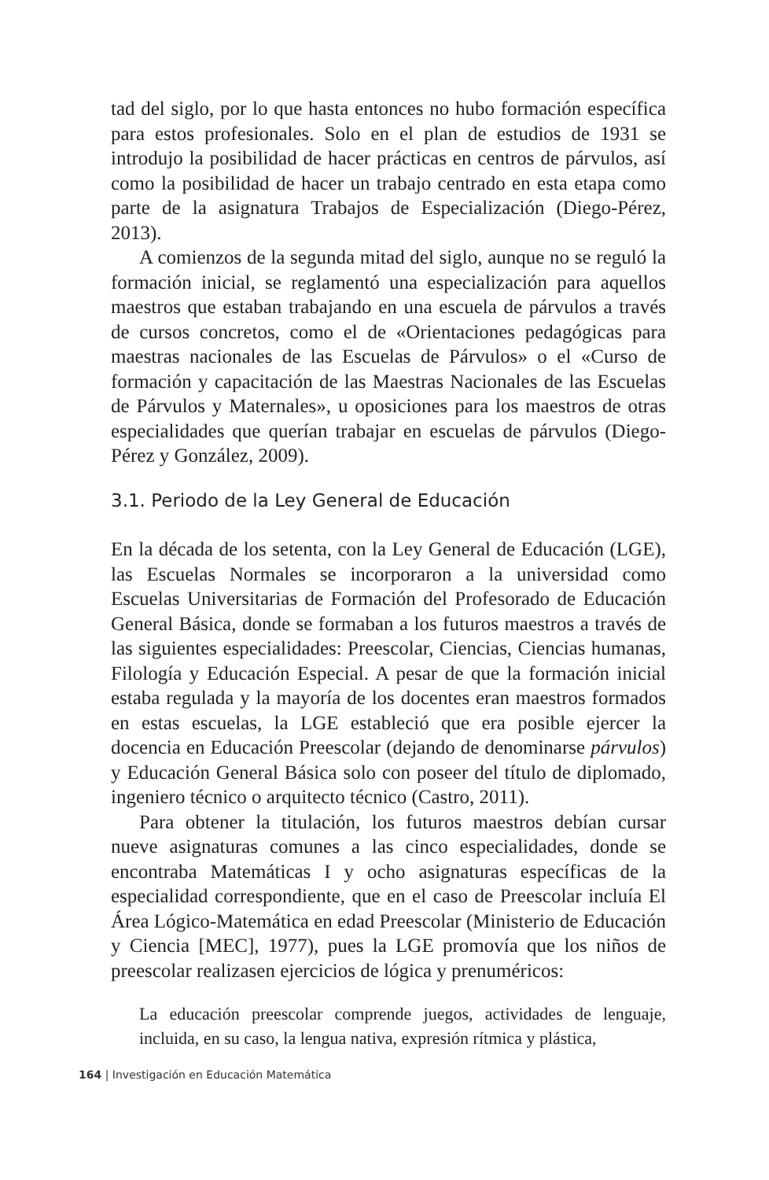tad del siglo, por lo que hasta entonces no hubo formación específica para estos profesionales. Solo en el plan de estudios de 1931 se introdujo la posibilidad de hacer prácticas en centros de párvulos, así como la posibilidad de hacer un trabajo centrado en esta etapa como parte de la asignatura Trabajos de Especialización (Diego-Pérez, 2013).
A comienzos de la segunda mitad del siglo, aunque no se reguló la formación inicial, se reglamentó una especialización para aquellos maestros que estaban trabajando en una escuela de párvulos a través de cursos concretos, como el de «Orientaciones pedagógicas para maestras nacionales de las Escuelas de Párvulos» o el «Curso de formación y capacitación de las Maestras Nacionales de las Escuelas de Párvulos y Maternales», u oposiciones para los maestros de otras especialidades que querían trabajar en escuelas de párvulos (Diego-Pérez y González, 2009).
3.1. Periodo de la Ley General de Educación
En la década de los setenta, con la Ley General de Educación (LGE), las Escuelas Normales se incorporaron a la universidad como Escuelas Universitarias de Formación del Profesorado de Educación General Básica, donde se formaban a los futuros maestros a través de las siguientes especialidades: Preescolar, Ciencias, Ciencias humanas, Filología y Educación Especial. A pesar de que la formación inicial estaba regulada y la mayoría de los docentes eran maestros formados en estas escuelas, la LGE estableció que era posible ejercer la docencia en Educación Preescolar (dejando de denominarse párvulos) y Educación General Básica solo con poseer del título de diplomado, ingeniero técnico o arquitecto técnico (Castro, 2011).
Para obtener la titulación, los futuros maestros debían cursar nueve asignaturas comunes a las cinco especialidades, donde se encontraba Matemáticas I y ocho asignaturas específicas de la especialidad correspondiente, que en el caso de Preescolar incluía El Área Lógico-Matemática en edad Preescolar (Ministerio de Educación y Ciencia [MEC], 1977), pues la LGE promovía que los niños de preescolar realizasen ejercicios de lógica y prenuméricos:
La educación preescolar comprende juegos, actividades de lenguaje, incluida, en su caso, la lengua nativa, expresión rítmica y plástica,
164 | Investigación en Educación Matemática